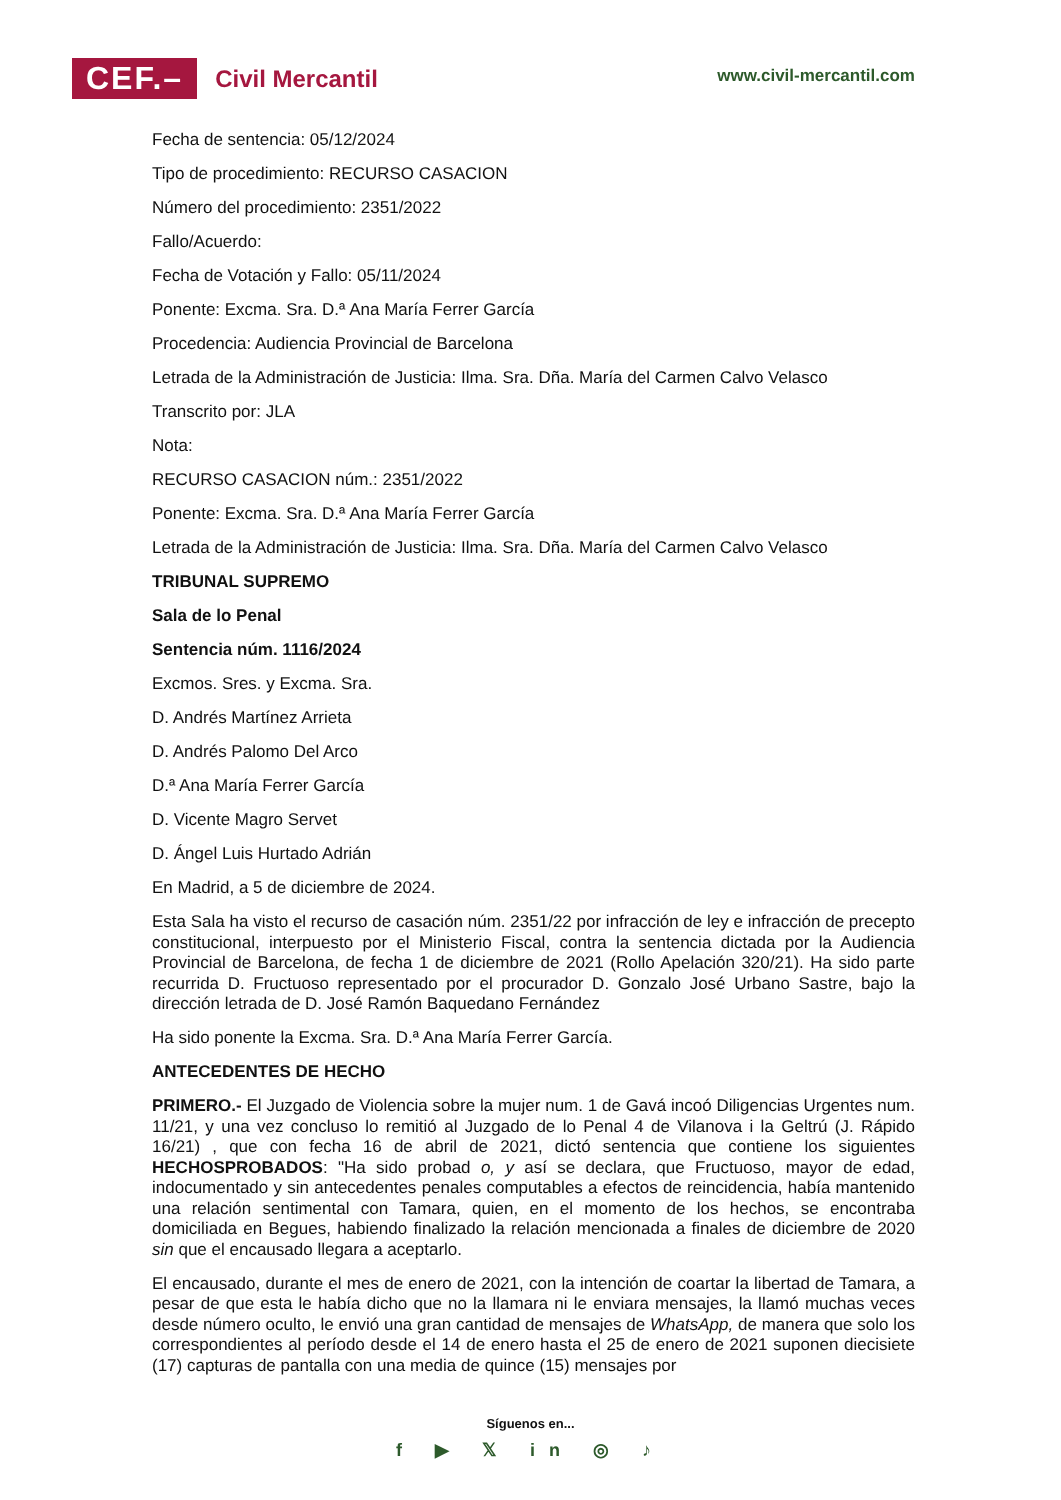CEF.– Civil Mercantil
www.civil-mercantil.com
Fecha de sentencia: 05/12/2024
Tipo de procedimiento: RECURSO CASACION
Número del procedimiento: 2351/2022
Fallo/Acuerdo:
Fecha de Votación y Fallo: 05/11/2024
Ponente: Excma. Sra. D.ª Ana María Ferrer García
Procedencia: Audiencia Provincial de Barcelona
Letrada de la Administración de Justicia: Ilma. Sra. Dña. María del Carmen Calvo Velasco
Transcrito por: JLA
Nota:
RECURSO CASACION núm.: 2351/2022
Ponente: Excma. Sra. D.ª Ana María Ferrer García
Letrada de la Administración de Justicia: Ilma. Sra. Dña. María del Carmen Calvo Velasco
TRIBUNAL SUPREMO
Sala de lo Penal
Sentencia núm. 1116/2024
Excmos. Sres. y Excma. Sra.
D. Andrés Martínez Arrieta
D. Andrés Palomo Del Arco
D.ª Ana María Ferrer García
D. Vicente Magro Servet
D. Ángel Luis Hurtado Adrián
En Madrid, a 5 de diciembre de 2024.
Esta Sala ha visto el recurso de casación núm. 2351/22 por infracción de ley e infracción de precepto constitucional, interpuesto por el Ministerio Fiscal, contra la sentencia dictada por la Audiencia Provincial de Barcelona, de fecha 1 de diciembre de 2021 (Rollo Apelación 320/21). Ha sido parte recurrida D. Fructuoso representado por el procurador D. Gonzalo José Urbano Sastre, bajo la dirección letrada de D. José Ramón Baquedano Fernández
Ha sido ponente la Excma. Sra. D.ª Ana María Ferrer García.
ANTECEDENTES DE HECHO
PRIMERO.- El Juzgado de Violencia sobre la mujer num. 1 de Gavá incoó Diligencias Urgentes num. 11/21, y una vez concluso lo remitió al Juzgado de lo Penal 4 de Vilanova i la Geltrú (J. Rápido 16/21) , que con fecha 16 de abril de 2021, dictó sentencia que contiene los siguientes HECHOSPROBADOS: "Ha sido probad o, y así se declara, que Fructuoso, mayor de edad, indocumentado y sin antecedentes penales computables a efectos de reincidencia, había mantenido una relación sentimental con Tamara, quien, en el momento de los hechos, se encontraba domiciliada en Begues, habiendo finalizado la relación mencionada a finales de diciembre de 2020 sin que el encausado llegara a aceptarlo.
El encausado, durante el mes de enero de 2021, con la intención de coartar la libertad de Tamara, a pesar de que esta le había dicho que no la llamara ni le enviara mensajes, la llamó muchas veces desde número oculto, le envió una gran cantidad de mensajes de WhatsApp, de manera que solo los correspondientes al período desde el 14 de enero hasta el 25 de enero de 2021 suponen diecisiete (17) capturas de pantalla con una media de quince (15) mensajes por
Síguenos en...
f ▶ 𝕏 in ◎ ♪